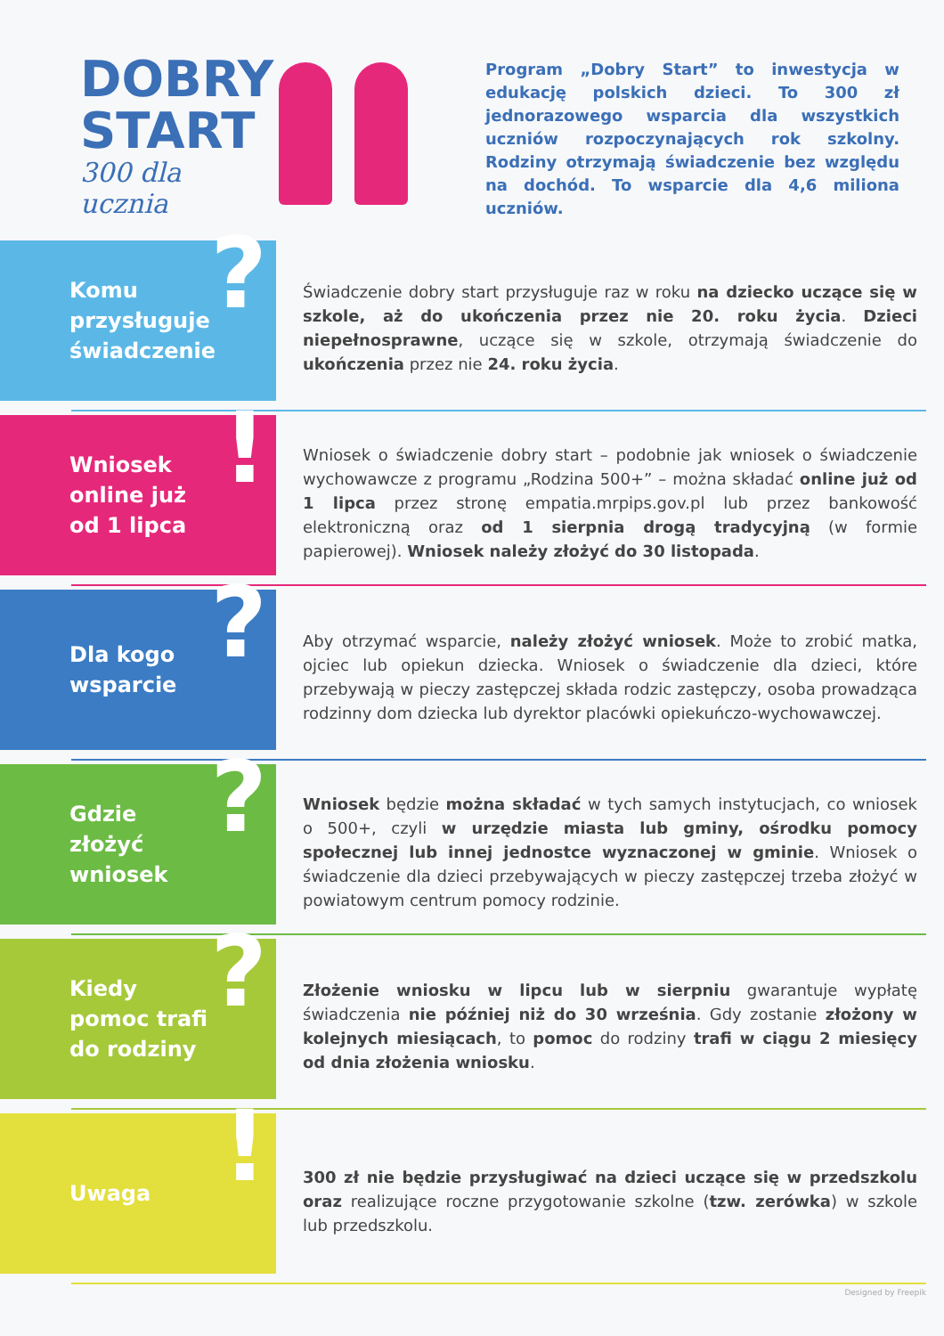DOBRY START
300 dla ucznia
Program „Dobry Start” to inwestycja w edukację polskich dzieci. To 300 zł jednorazowego wsparcia dla wszystkich uczniów rozpoczynających rok szkolny. Rodziny otrzymają świadczenie bez względu na dochód. To wsparcie dla 4,6 miliona uczniów.
Komu
przysługuje
świadczenie?
Świadczenie dobry start przysługuje raz w roku na dziecko uczące się w szkole, aż do ukończenia przez nie 20. roku życia. Dzieci niepełnosprawne, uczące się w szkole, otrzymają świadczenie do ukończenia przez nie 24. roku życia.
Wniosek
online już
od 1 lipca!
Wniosek o świadczenie dobry start – podobnie jak wniosek o świadczenie wychowawcze z programu „Rodzina 500+” – można składać online już od 1 lipca przez stronę empatia.mrpips.gov.pl lub przez bankowość elektroniczną oraz od 1 sierpnia drogą tradycyjną (w formie papierowej). Wniosek należy złożyć do 30 listopada.
Dla kogo
wsparcie?
Aby otrzymać wsparcie, należy złożyć wniosek. Może to zrobić matka, ojciec lub opiekun dziecka. Wniosek o świadczenie dla dzieci, które przebywają w pieczy zastępczej składa rodzic zastępczy, osoba prowadząca rodzinny dom dziecka lub dyrektor placówki opiekuńczo-wychowawczej.
Gdzie
złożyć
wniosek?
Wniosek będzie można składać w tych samych instytucjach, co wniosek o 500+, czyli w urzędzie miasta lub gminy, ośrodku pomocy społecznej lub innej jednostce wyznaczonej w gminie. Wniosek o świadczenie dla dzieci przebywających w pieczy zastępczej trzeba złożyć w powiatowym centrum pomocy rodzinie.
Kiedy
pomoc trafi
do rodziny?
Złożenie wniosku w lipcu lub w sierpniu gwarantuje wypłatę świadczenia nie później niż do 30 września. Gdy zostanie złożony w kolejnych miesiącach, to pomoc do rodziny trafi w ciągu 2 miesięcy od dnia złożenia wniosku.
Uwaga!
300 zł nie będzie przysługiwać na dzieci uczące się w przedszkolu oraz realizujące roczne przygotowanie szkolne (tzw. zerówka) w szkole lub przedszkolu.
Designed by Freepik